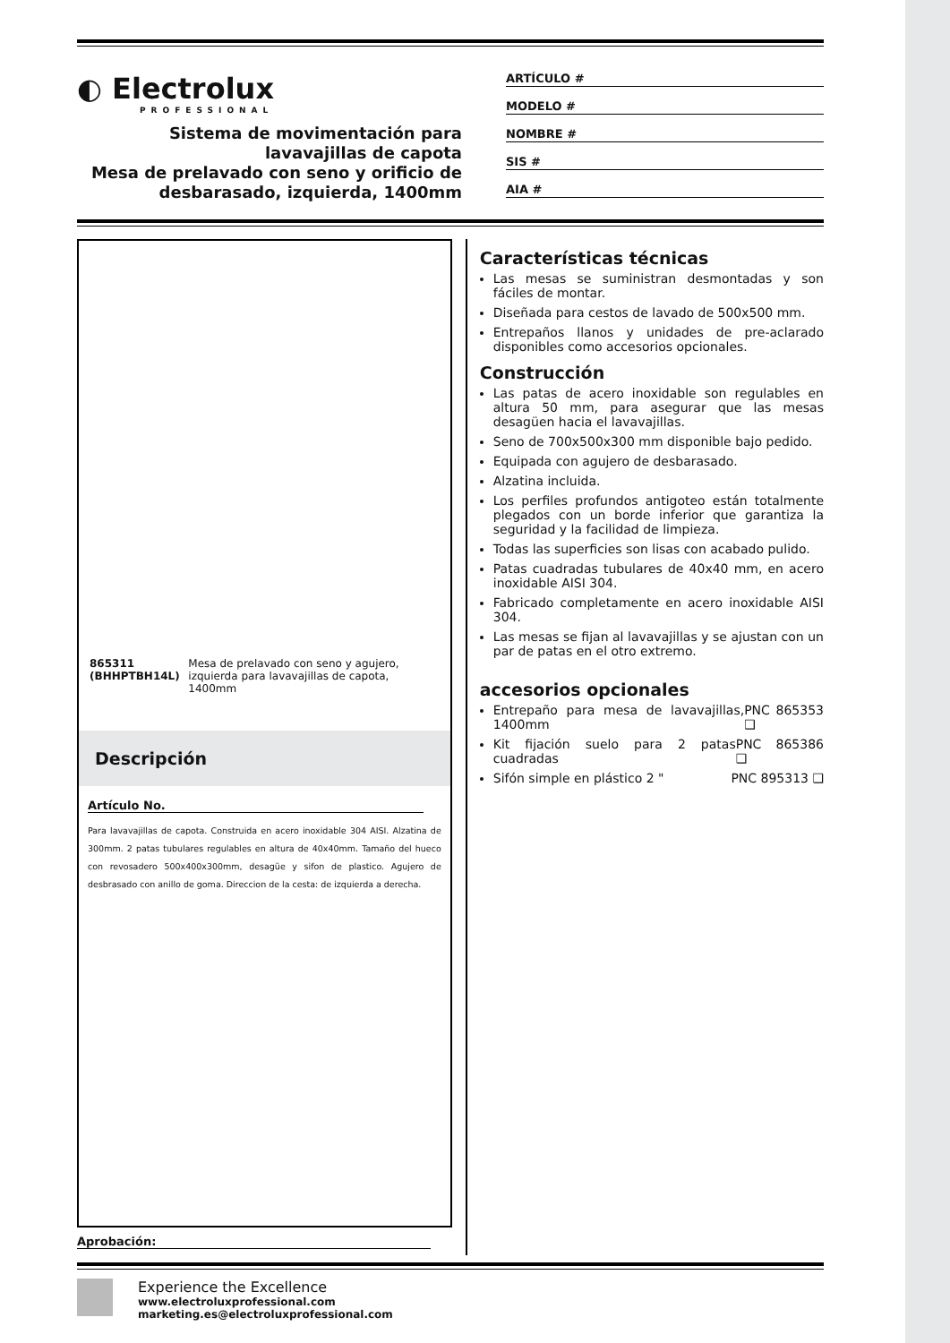◐ Electrolux
PROFESSIONAL
Sistema de movimentación para lavavajillas de capota
Mesa de prelavado con seno y orificio de desbarasado, izquierda, 1400mm
ARTÍCULO #
MODELO #
NOMBRE #
SIS #
AIA #
865311 (BHHPTBH14L) Mesa de prelavado con seno y agujero, izquierda para lavavajillas de capota, 1400mm
Descripción
Artículo No.
Para lavavajillas de capota. Construida en acero inoxidable 304 AISI. Alzatina de 300mm. 2 patas tubulares regulables en altura de 40x40mm. Tamaño del hueco con revosadero 500x400x300mm, desagüe y sifon de plastico. Agujero de desbrasado con anillo de goma. Direccion de la cesta: de izquierda a derecha.
Aprobación:
Características técnicas
Las mesas se suministran desmontadas y son fáciles de montar.
Diseñada para cestos de lavado de 500x500 mm.
Entrepaños llanos y unidades de pre-aclarado disponibles como accesorios opcionales.
Construcción
Las patas de acero inoxidable son regulables en altura 50 mm, para asegurar que las mesas desagüen hacia el lavavajillas.
Seno de 700x500x300 mm disponible bajo pedido.
Equipada con agujero de desbarasado.
Alzatina incluida.
Los perfiles profundos antigoteo están totalmente plegados con un borde inferior que garantiza la seguridad y la facilidad de limpieza.
Todas las superficies son lisas con acabado pulido.
Patas cuadradas tubulares de 40x40 mm, en acero inoxidable AISI 304.
Fabricado completamente en acero inoxidable AISI 304.
Las mesas se fijan al lavavajillas y se ajustan con un par de patas en el otro extremo.
accesorios opcionales
Entrepaño para mesa de lavavajillas, 1400mm PNC 865353 ❑
Kit fijación suelo para 2 patas cuadradas PNC 865386 ❑
Sifón simple en plástico 2 " PNC 895313 ❑
Experience the Excellence
www.electroluxprofessional.com
marketing.es@electroluxprofessional.com